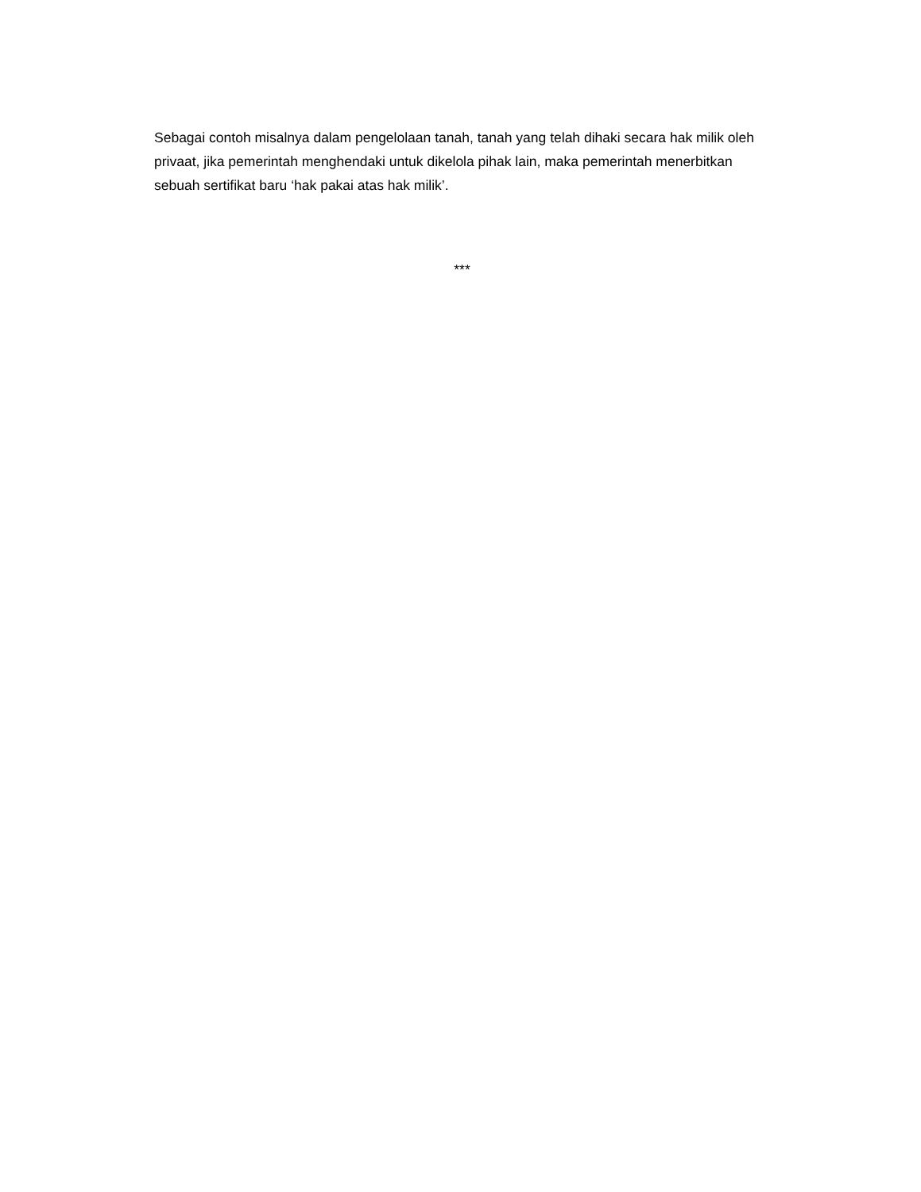Sebagai contoh misalnya dalam pengelolaan tanah, tanah yang telah dihaki secara hak milik oleh privaat, jika pemerintah menghendaki untuk dikelola pihak lain, maka pemerintah menerbitkan sebuah sertifikat baru ‘hak pakai atas hak milik’.
***